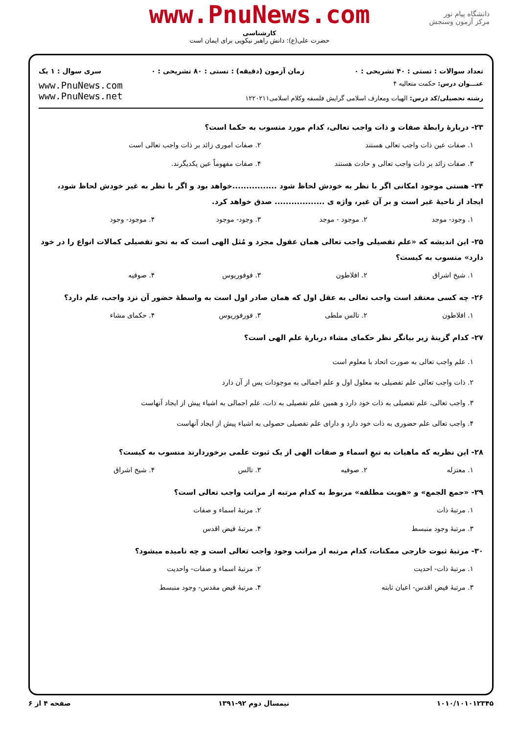www.PnuNews.com
کارشناسی
حضرت علی(ع): دانش راهبر نیکویی برای ایمان است
دانشگاه پیام نور
مرکز آزمون وسنجش
تعداد سوالات : تستی : ۴۰ تشریحی : ۰ زمان آزمون (دقیقه) : تستی : ۸۰ تشریحی : ۰ سری سوال : ۱ یک
عنـــوان درس: حکمت متعالیه ۴
رشته تحصیلی/کد درس: الهیات ومعارف اسلامی گرایش فلسفه وکلام اسلامی۱۲۲۰۲۱۱
www.PnuNews.com
www.PnuNews.net
۲۳- دربارهٔ رابطهٔ صفات و ذات واجب تعالی، کدام مورد منسوب به حکما است؟
۱. صفات عین ذات واجب تعالی هستند ۲. صفات اموری زائد بر ذات واجب تعالی است ۳. صفات زائد بر ذات واجب تعالی و حادث هستند ۴. صفات مفهوماً عین یکدیگرند.
۲۴- هستی موجود امکانی اگر با نظر به خودش لحاظ شود ................خواهد بود و اگر با نظر به غیر خودش لحاظ شود، ایجاد از ناحیهٔ غیر است و بر آن غیر، واژه ی .................. صدق خواهد کرد.
۱. وجود- موجد ۲. موجود - موجد ۳. وجود- موجود ۴. موجود- وجود
۲۵- این اندیشه که «علم تفصیلی واجب تعالی همان عقول مجرد و مُثل الهی است که به نحو تفصیلی کمالات انواع را در خود دارد» منسوب به کیست؟
۱. شیخ اشراق ۲. افلاطون ۳. فوفوریوس ۴. صوفیه
۲۶- چه کسی معتقد است واجب تعالی به عقل اول که همان صادر اول است به واسطهٔ حضور آن نزد واجب، علم دارد؟
۱. افلاطون ۲. تالس ملطی ۳. فورفوریوس ۴. حکمای مشاء
۲۷- کدام گزینهٔ زیر بیانگر نظر حکمای مشاء دربارهٔ علم الهی است؟
۱. علم واجب تعالی به صورت اتحاد با معلوم است
۲. ذات واجب تعالی علم تفصیلی به معلول اول و علم اجمالی به موجودات پس از آن دارد
۳. واجب تعالی، علم تفصیلی به ذات خود دارد و همین علم تفصیلی به ذات، علم اجمالی به اشیاء پیش از ایجاد آنهاست
۴. واجب تعالی علم حضوری به ذات خود دارد و دارای علم تفصیلی حصولی به اشیاء پیش از ایجاد آنهاست
۲۸- این نظریه که ماهیات به تبعِ اسماء و صفات الهی از یک ثبوت علمی برخوردارند منسوب به کیست؟
۱. معتزله ۲. صوفیه ۳. تالس ۴. شیخ اشراق
۲۹- «جمع الجمع» و «هویت مطلقه» مربوط به کدام مرتبه از مراتب واجب تعالی است؟
۱. مرتبهٔ ذات ۲. مرتبهٔ اسماء و صفات ۳. مرتبهٔ وجود منبسط ۴. مرتبهٔ فیض اقدس
۳۰- مرتبهٔ ثبوت خارجی ممکنات، کدام مرتبه از مراتب وجود واجب تعالی است و چه نامیده میشود؟
۱. مرتبهٔ ذات- احدیت ۲. مرتبهٔ اسماء و صفات- واحدیت ۳. مرتبهٔ فیض اقدس- اعیان ثابته ۴. مرتبهٔ فیض مقدس- وجود منبسط
۱۰۱۰/۱۰۱۰۱۲۳۴۵ نیمسال دوم ۹۲-۱۳۹۱ صفحه ۴ از ۶